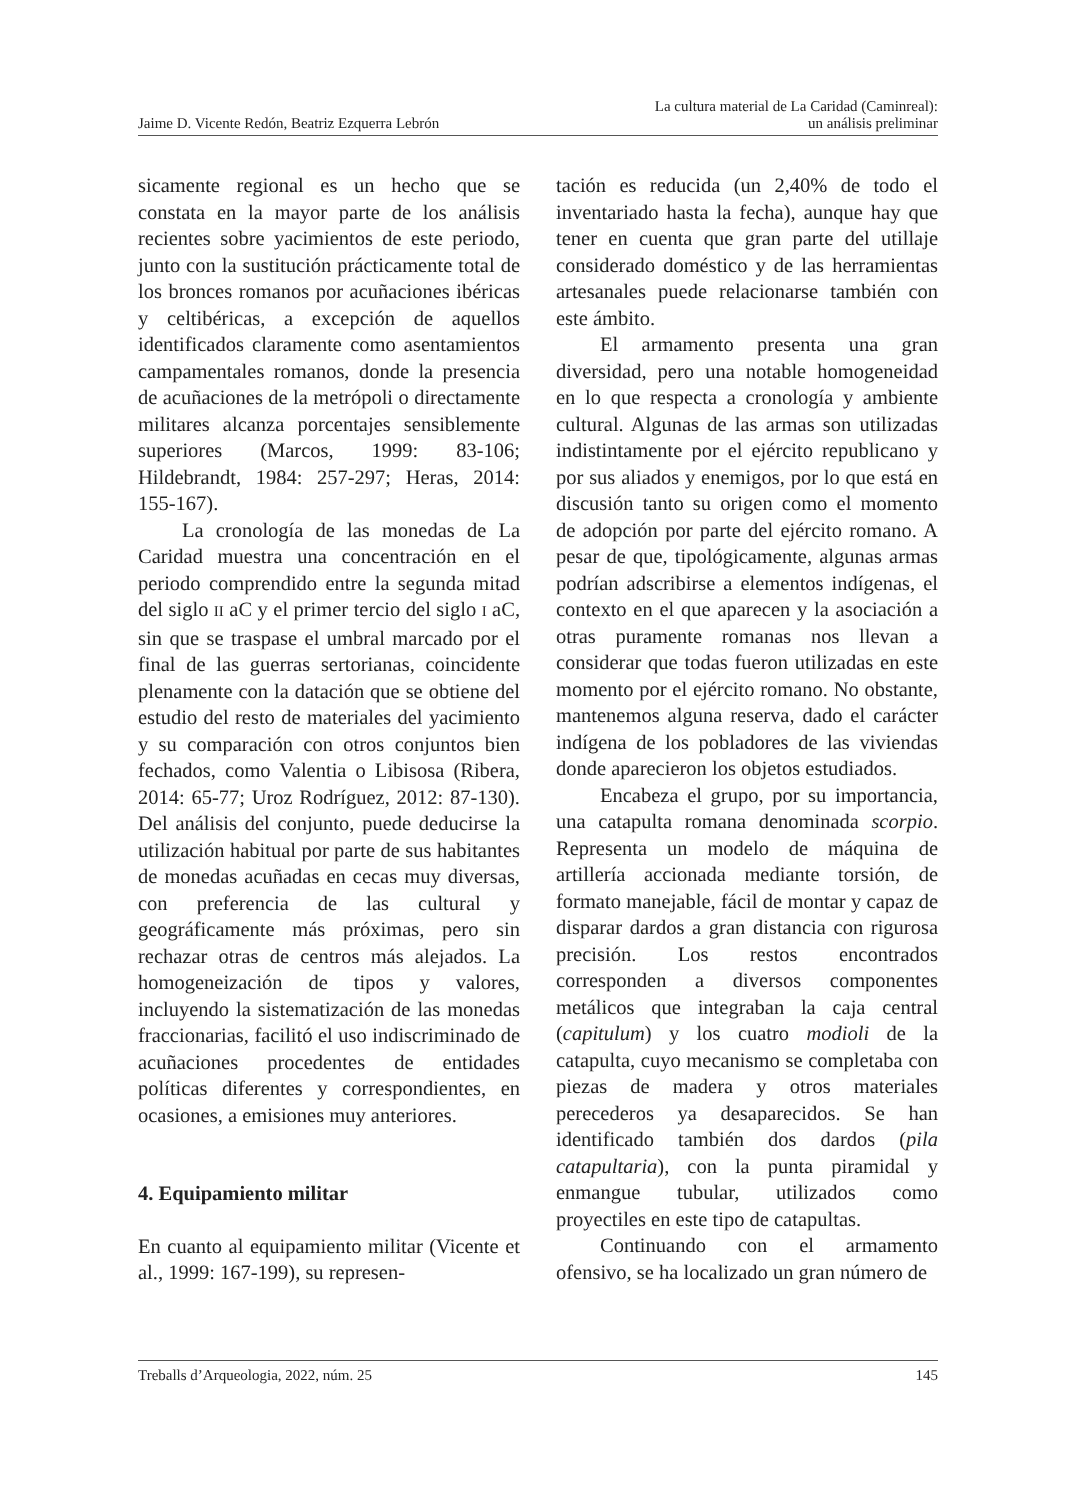Jaime D. Vicente Redón, Beatriz Ezquerra Lebrón La cultura material de La Caridad (Caminreal):
un análisis preliminar
sicamente regional es un hecho que se constata en la mayor parte de los análisis recientes sobre yacimientos de este periodo, junto con la sustitución prácticamente total de los bronces romanos por acuñaciones ibéricas y celtibéricas, a excepción de aquellos identificados claramente como asentamientos campamentales romanos, donde la presencia de acuñaciones de la metrópoli o directamente militares alcanza porcentajes sensiblemente superiores (Marcos, 1999: 83-106; Hildebrandt, 1984: 257-297; Heras, 2014: 155-167).
La cronología de las monedas de La Caridad muestra una concentración en el periodo comprendido entre la segunda mitad del siglo II aC y el primer tercio del siglo I aC, sin que se traspase el umbral marcado por el final de las guerras sertorianas, coincidente plenamente con la datación que se obtiene del estudio del resto de materiales del yacimiento y su comparación con otros conjuntos bien fechados, como Valentia o Libisosa (Ribera, 2014: 65-77; Uroz Rodríguez, 2012: 87-130). Del análisis del conjunto, puede deducirse la utilización habitual por parte de sus habitantes de monedas acuñadas en cecas muy diversas, con preferencia de las cultural y geográficamente más próximas, pero sin rechazar otras de centros más alejados. La homogeneización de tipos y valores, incluyendo la sistematización de las monedas fraccionarias, facilitó el uso indiscriminado de acuñaciones procedentes de entidades políticas diferentes y correspondientes, en ocasiones, a emisiones muy anteriores.
4. Equipamiento militar
En cuanto al equipamiento militar (Vicente et al., 1999: 167-199), su represen-
tación es reducida (un 2,40% de todo el inventariado hasta la fecha), aunque hay que tener en cuenta que gran parte del utillaje considerado doméstico y de las herramientas artesanales puede relacionarse también con este ámbito.
El armamento presenta una gran diversidad, pero una notable homogeneidad en lo que respecta a cronología y ambiente cultural. Algunas de las armas son utilizadas indistintamente por el ejército republicano y por sus aliados y enemigos, por lo que está en discusión tanto su origen como el momento de adopción por parte del ejército romano. A pesar de que, tipológicamente, algunas armas podrían adscribirse a elementos indígenas, el contexto en el que aparecen y la asociación a otras puramente romanas nos llevan a considerar que todas fueron utilizadas en este momento por el ejército romano. No obstante, mantenemos alguna reserva, dado el carácter indígena de los pobladores de las viviendas donde aparecieron los objetos estudiados.
Encabeza el grupo, por su importancia, una catapulta romana denominada scorpio. Representa un modelo de máquina de artillería accionada mediante torsión, de formato manejable, fácil de montar y capaz de disparar dardos a gran distancia con rigurosa precisión. Los restos encontrados corresponden a diversos componentes metálicos que integraban la caja central (capitulum) y los cuatro modioli de la catapulta, cuyo mecanismo se completaba con piezas de madera y otros materiales perecederos ya desaparecidos. Se han identificado también dos dardos (pila catapultaria), con la punta piramidal y enmangue tubular, utilizados como proyectiles en este tipo de catapultas.
Continuando con el armamento ofensivo, se ha localizado un gran número de
Treballs d’Arqueologia, 2022, núm. 25 145